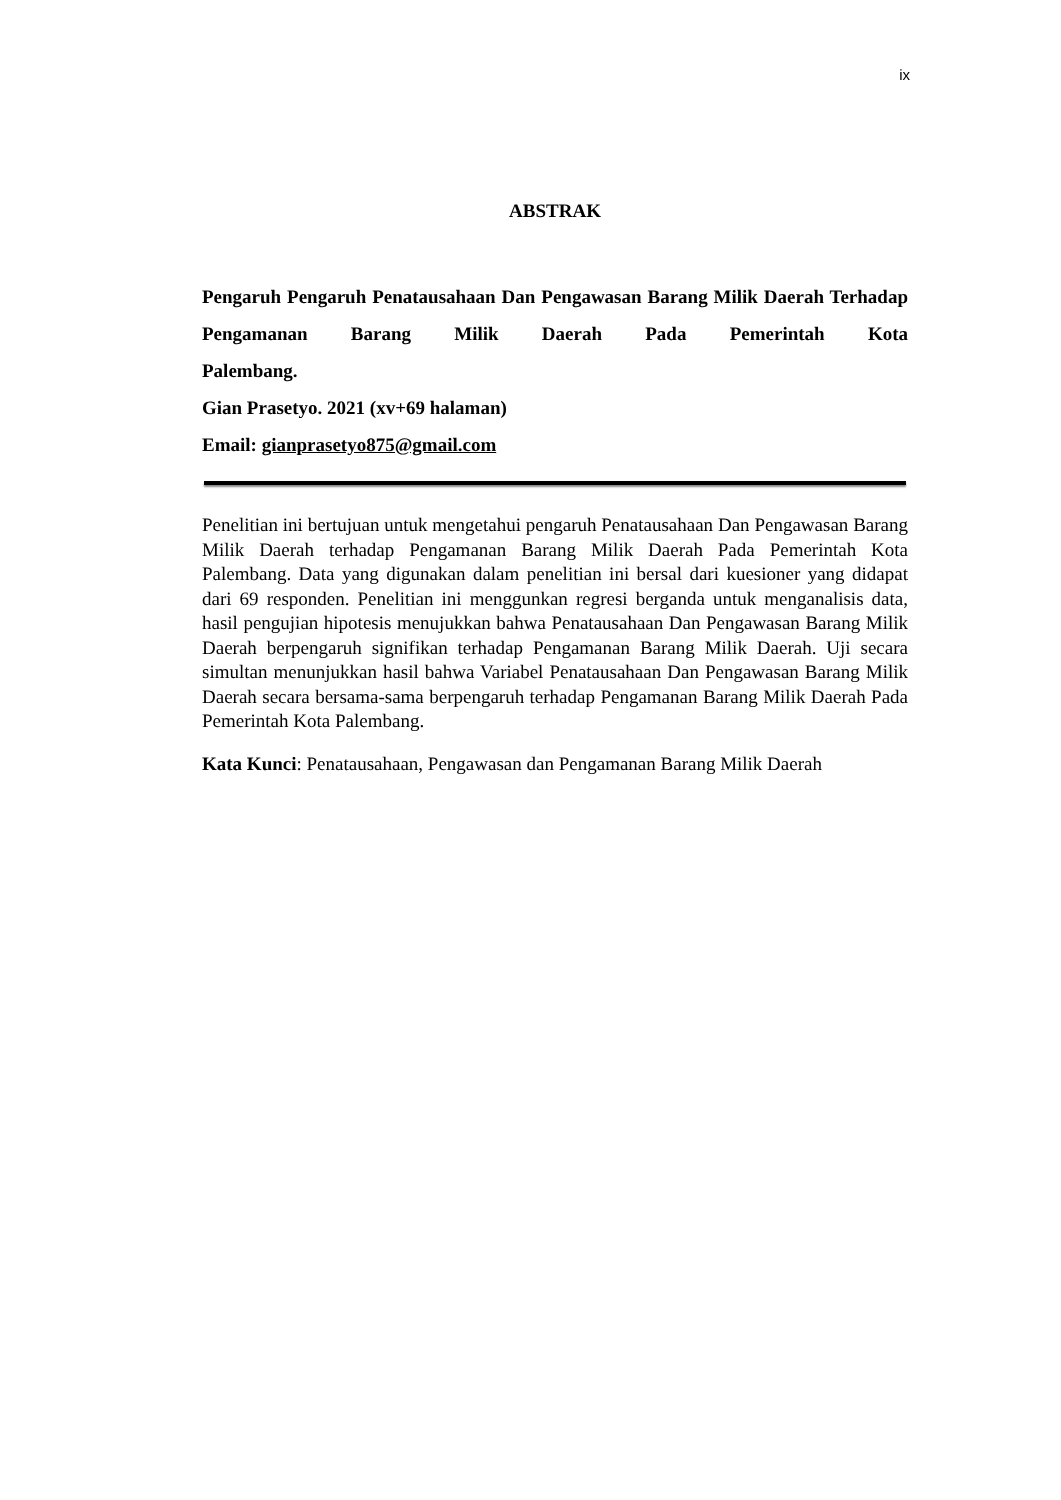ix
ABSTRAK
Pengaruh Pengaruh Penatausahaan Dan Pengawasan Barang Milik Daerah Terhadap Pengamanan Barang Milik Daerah Pada Pemerintah Kota
Palembang.
Gian Prasetyo. 2021 (xv+69 halaman)
Email: gianprasetyo875@gmail.com
Penelitian ini bertujuan untuk mengetahui pengaruh Penatausahaan Dan Pengawasan Barang Milik Daerah terhadap Pengamanan Barang Milik Daerah Pada Pemerintah Kota Palembang. Data yang digunakan dalam penelitian ini bersal dari kuesioner yang didapat dari 69 responden. Penelitian ini menggunkan regresi berganda untuk menganalisis data, hasil pengujian hipotesis menujukkan bahwa Penatausahaan Dan Pengawasan Barang Milik Daerah berpengaruh signifikan terhadap Pengamanan Barang Milik Daerah. Uji secara simultan menunjukkan hasil bahwa Variabel Penatausahaan Dan Pengawasan Barang Milik Daerah secara bersama-sama berpengaruh terhadap Pengamanan Barang Milik Daerah Pada Pemerintah Kota Palembang.
Kata Kunci: Penatausahaan, Pengawasan dan Pengamanan Barang Milik Daerah